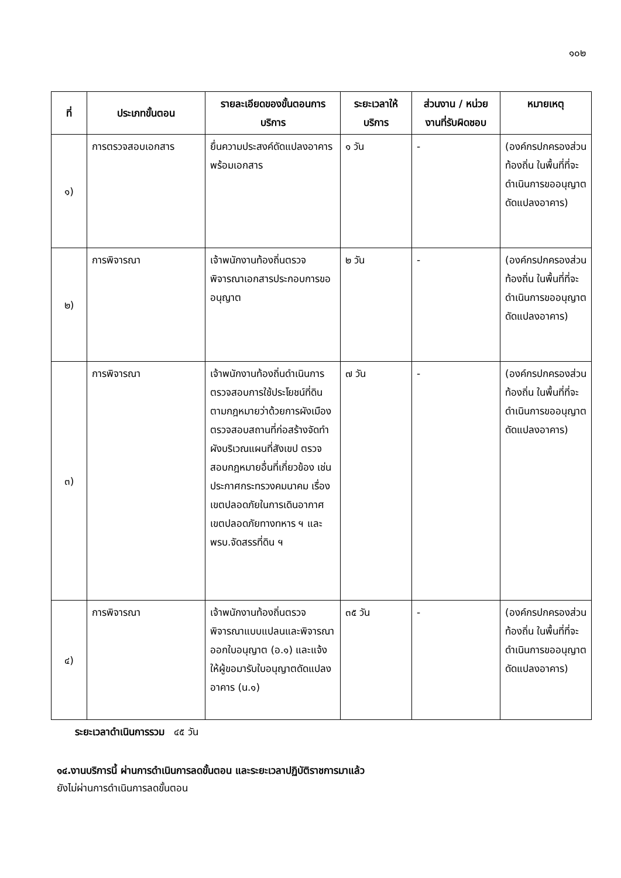๑๐๒
| ที่ | ประเภทขั้นตอน | รายละเอียดของขั้นตอนการบริการ | ระยะเวลาให้บริการ | ส่วนงาน / หน่วยงานที่รับผิดชอบ | หมายเหตุ |
| --- | --- | --- | --- | --- | --- |
| ๑) | การตรวจสอบเอกสาร | ยื่นความประสงค์ดัดแปลงอาคาร พร้อมเอกสาร | ๑ วัน | - | (องค์กรปกครองส่วนท้องถิ่น ในพื้นที่ที่จะดำเนินการขออนุญาตดัดแปลงอาคาร) |
| ๒) | การพิจารณา | เจ้าพนักงานท้องถิ่นตรวจพิจารณาเอกสารประกอบการขออนุญาต | ๒ วัน | - | (องค์กรปกครองส่วนท้องถิ่น ในพื้นที่ที่จะดำเนินการขออนุญาตดัดแปลงอาคาร) |
| ๓) | การพิจารณา | เจ้าพนักงานท้องถิ่นดำเนินการตรวจสอบการใช้ประโยชน์ที่ดินตามกฎหมายว่าด้วยการผังเมืองตรวจสอบสถานที่ก่อสร้างจัดทำผังบริเวณแผนที่สังเขป ตรวจสอบกฎหมายอื่นที่เกี่ยวข้อง เช่น ประกาศกระทรวงคมนาคม เรื่องเขตปลอดภัยในการเดินอากาศ เขตปลอดภัยทางทหาร ฯ และ พรบ.จัดสรรที่ดิน ฯ | ๗ วัน | - | (องค์กรปกครองส่วนท้องถิ่น ในพื้นที่ที่จะดำเนินการขออนุญาตดัดแปลงอาคาร) |
| ๔) | การพิจารณา | เจ้าพนักงานท้องถิ่นตรวจพิจารณาแบบแปลนและพิจารณาออกใบอนุญาต (อ.๑) และแจ้งให้ผู้ขอมารับใบอนุญาตดัดแปลงอาคาร (น.๑) | ๓๕ วัน | - | (องค์กรปกครองส่วนท้องถิ่น ในพื้นที่ที่จะดำเนินการขออนุญาตดัดแปลงอาคาร) |
ระยะเวลาดำเนินการรวม ๔๕ วัน
๑๔.งานบริการนี้ ผ่านการดำเนินการลดขั้นตอน และระยะเวลาปฏิบัติราชการมาแล้ว
ยังไม่ผ่านการดำเนินการลดขั้นตอน